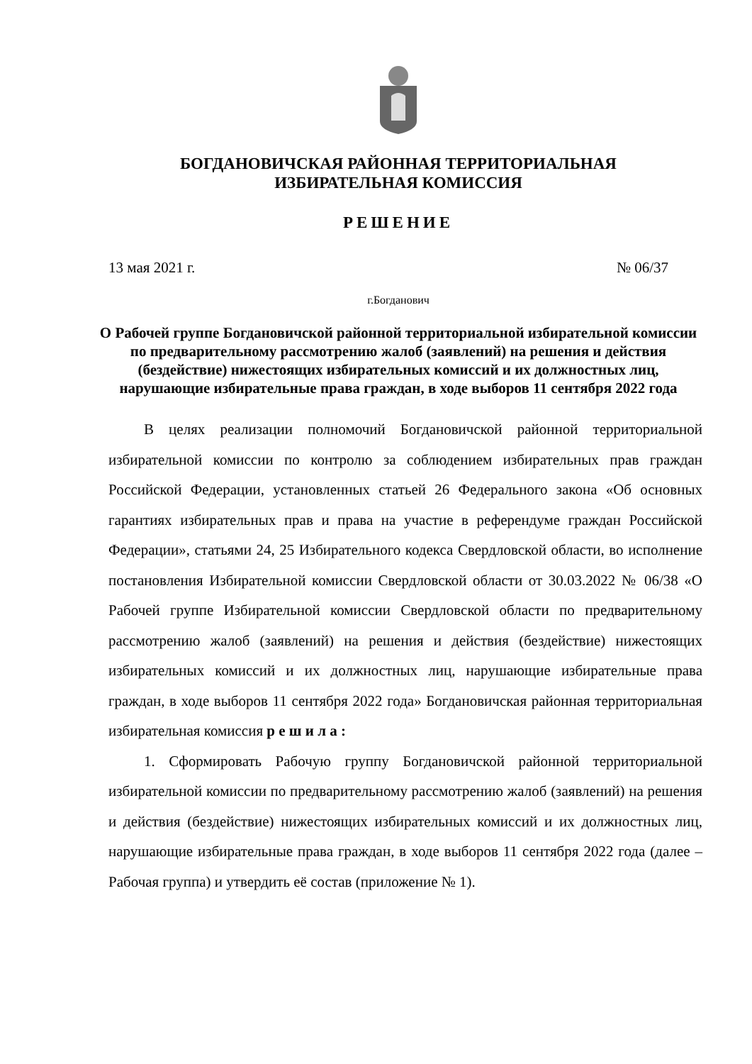БОГДАНОВИЧСКАЯ РАЙОННАЯ ТЕРРИТОРИАЛЬНАЯ
ИЗБИРАТЕЛЬНАЯ КОМИССИЯ
РЕШЕНИЕ
13 мая 2021 г. № 06/37
г.Богданович
О Рабочей группе Богдановичской районной территориальной избирательной комиссии по предварительному рассмотрению жалоб (заявлений) на решения и действия (бездействие) нижестоящих избирательных комиссий и их должностных лиц, нарушающие избирательные права граждан, в ходе выборов 11 сентября 2022 года
В целях реализации полномочий Богдановичской районной территориальной избирательной комиссии по контролю за соблюдением избирательных прав граждан Российской Федерации, установленных статьей 26 Федерального закона «Об основных гарантиях избирательных прав и права на участие в референдуме граждан Российской Федерации», статьями 24, 25 Избирательного кодекса Свердловской области, во исполнение постановления Избирательной комиссии Свердловской области от 30.03.2022 № 06/38 «О Рабочей группе Избирательной комиссии Свердловской области по предварительному рассмотрению жалоб (заявлений) на решения и действия (бездействие) нижестоящих избирательных комиссий и их должностных лиц, нарушающие избирательные права граждан, в ходе выборов 11 сентября 2022 года» Богдановичская районная территориальная избирательная комиссия р е ш и л а :
1. Сформировать Рабочую группу Богдановичской районной территориальной избирательной комиссии по предварительному рассмотрению жалоб (заявлений) на решения и действия (бездействие) нижестоящих избирательных комиссий и их должностных лиц, нарушающие избирательные права граждан, в ходе выборов 11 сентября 2022 года (далее – Рабочая группа) и утвердить её состав (приложение № 1).